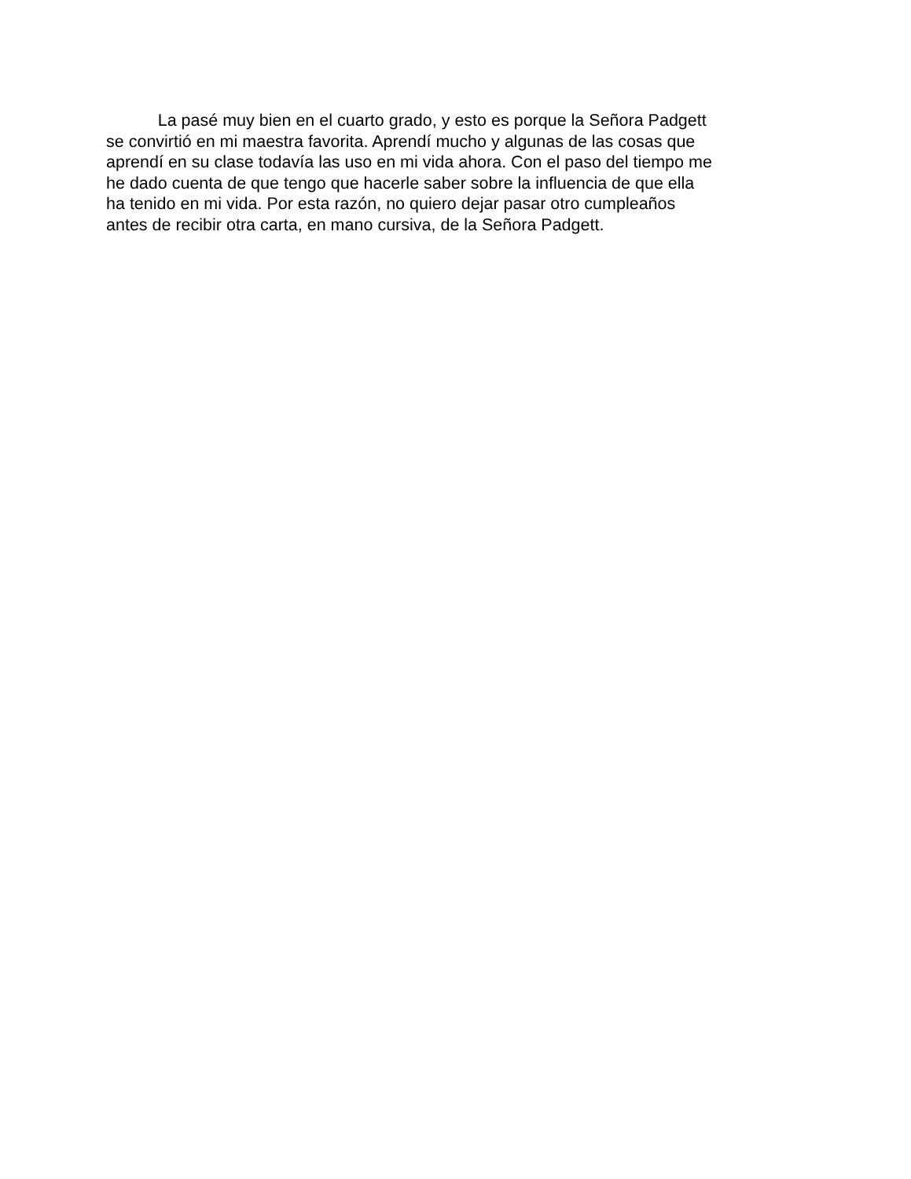La pasé muy bien en el cuarto grado, y esto es porque la Señora Padgett
se convirtió en mi maestra favorita. Aprendí mucho y algunas de las cosas que
aprendí en su clase todavía las uso en mi vida ahora. Con el paso del tiempo me
he dado cuenta de que tengo que hacerle saber sobre la influencia de que ella
ha tenido en mi vida. Por esta razón, no quiero dejar pasar otro cumpleaños
antes de recibir otra carta, en mano cursiva, de la Señora Padgett.